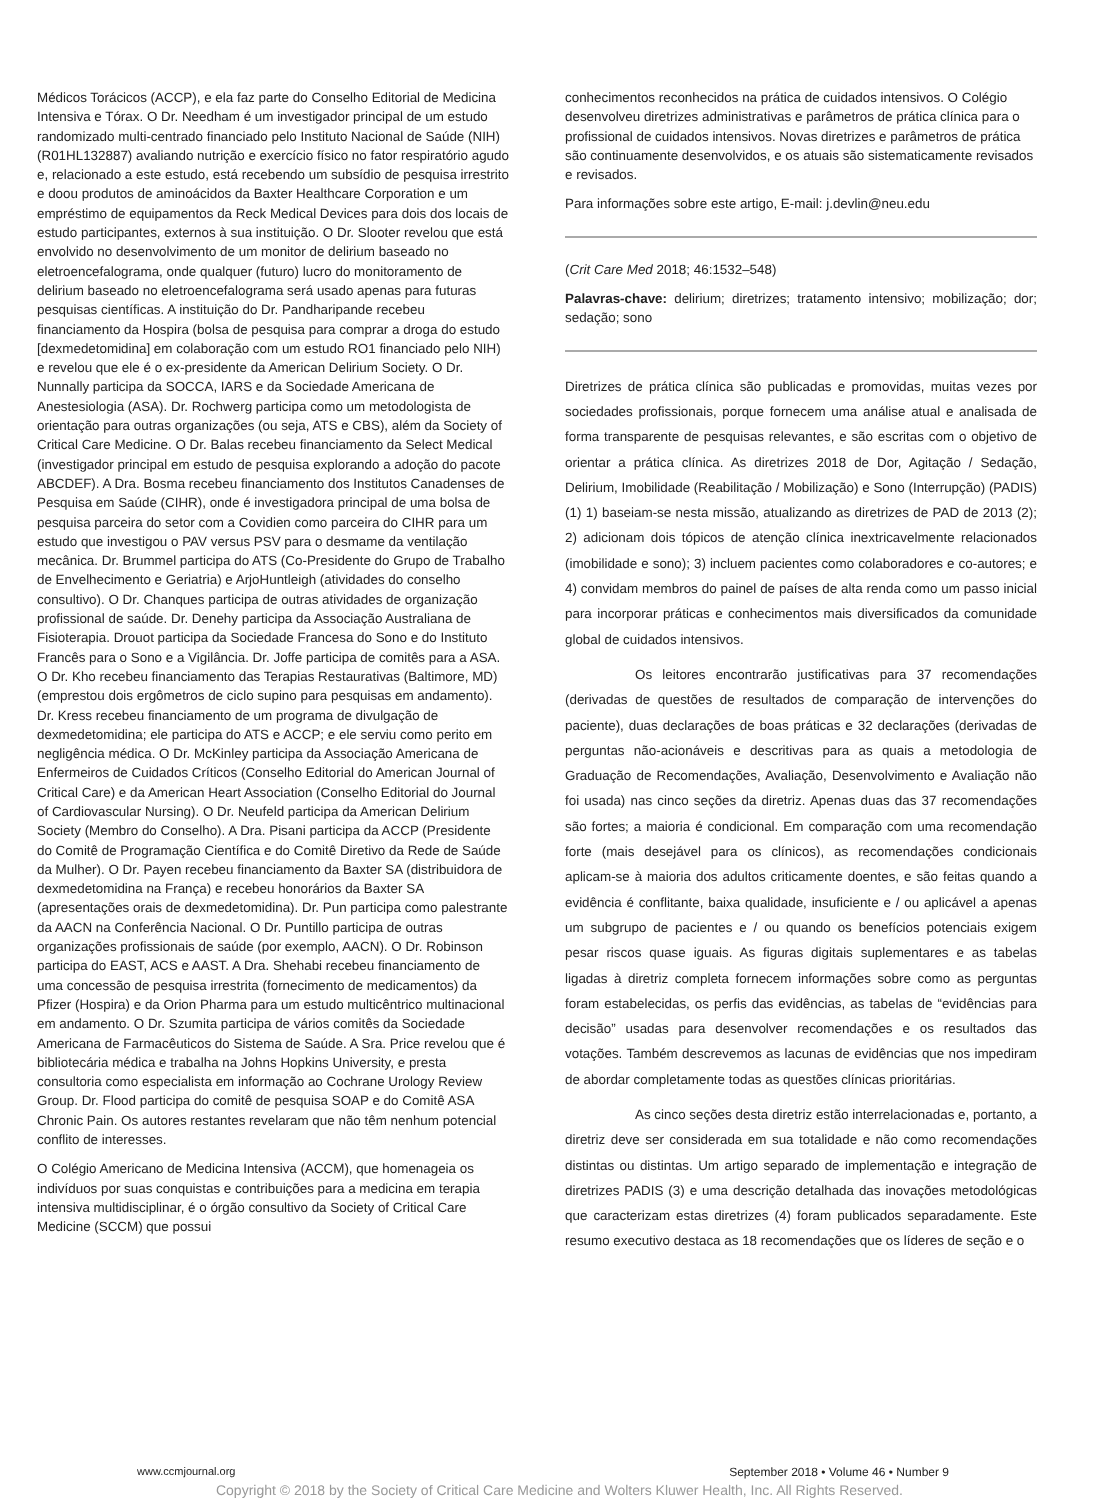Médicos Torácicos (ACCP), e ela faz parte do Conselho Editorial de Medicina Intensiva e Tórax. O Dr. Needham é um investigador principal de um estudo randomizado multi-centrado financiado pelo Instituto Nacional de Saúde (NIH) (R01HL132887) avaliando nutrição e exercício físico no fator respiratório agudo e, relacionado a este estudo, está recebendo um subsídio de pesquisa irrestrito e doou produtos de aminoácidos da Baxter Healthcare Corporation e um empréstimo de equipamentos da Reck Medical Devices para dois dos locais de estudo participantes, externos à sua instituição. O Dr. Slooter revelou que está envolvido no desenvolvimento de um monitor de delirium baseado no eletroencefalograma, onde qualquer (futuro) lucro do monitoramento de delirium baseado no eletroencefalograma será usado apenas para futuras pesquisas científicas. A instituição do Dr. Pandharipande recebeu financiamento da Hospira (bolsa de pesquisa para comprar a droga do estudo [dexmedetomidina] em colaboração com um estudo RO1 financiado pelo NIH) e revelou que ele é o ex-presidente da American Delirium Society. O Dr. Nunnally participa da SOCCA, IARS e da Sociedade Americana de Anestesiologia (ASA). Dr. Rochwerg participa como um metodologista de orientação para outras organizações (ou seja, ATS e CBS), além da Society of Critical Care Medicine. O Dr. Balas recebeu financiamento da Select Medical (investigador principal em estudo de pesquisa explorando a adoção do pacote ABCDEF). A Dra. Bosma recebeu financiamento dos Institutos Canadenses de Pesquisa em Saúde (CIHR), onde é investigadora principal de uma bolsa de pesquisa parceira do setor com a Covidien como parceira do CIHR para um estudo que investigou o PAV versus PSV para o desmame da ventilação mecânica. Dr. Brummel participa do ATS (Co-Presidente do Grupo de Trabalho de Envelhecimento e Geriatria) e ArjoHuntleigh (atividades do conselho consultivo). O Dr. Chanques participa de outras atividades de organização profissional de saúde. Dr. Denehy participa da Associação Australiana de Fisioterapia. Drouot participa da Sociedade Francesa do Sono e do Instituto Francês para o Sono e a Vigilância. Dr. Joffe participa de comitês para a ASA. O Dr. Kho recebeu financiamento das Terapias Restaurativas (Baltimore, MD) (emprestou dois ergômetros de ciclo supino para pesquisas em andamento). Dr. Kress recebeu financiamento de um programa de divulgação de dexmedetomidina; ele participa do ATS e ACCP; e ele serviu como perito em negligência médica. O Dr. McKinley participa da Associação Americana de Enfermeiros de Cuidados Críticos (Conselho Editorial do American Journal of Critical Care) e da American Heart Association (Conselho Editorial do Journal of Cardiovascular Nursing). O Dr. Neufeld participa da American Delirium Society (Membro do Conselho). A Dra. Pisani participa da ACCP (Presidente do Comitê de Programação Científica e do Comitê Diretivo da Rede de Saúde da Mulher). O Dr. Payen recebeu financiamento da Baxter SA (distribuidora de dexmedetomidina na França) e recebeu honorários da Baxter SA (apresentações orais de dexmedetomidina). Dr. Pun participa como palestrante da AACN na Conferência Nacional. O Dr. Puntillo participa de outras organizações profissionais de saúde (por exemplo, AACN). O Dr. Robinson participa do EAST, ACS e AAST. A Dra. Shehabi recebeu financiamento de uma concessão de pesquisa irrestrita (fornecimento de medicamentos) da Pfizer (Hospira) e da Orion Pharma para um estudo multicêntrico multinacional em andamento. O Dr. Szumita participa de vários comitês da Sociedade Americana de Farmacêuticos do Sistema de Saúde. A Sra. Price revelou que é bibliotecária médica e trabalha na Johns Hopkins University, e presta consultoria como especialista em informação ao Cochrane Urology Review Group. Dr. Flood participa do comitê de pesquisa SOAP e do Comitê ASA Chronic Pain. Os autores restantes revelaram que não têm nenhum potencial conflito de interesses.
O Colégio Americano de Medicina Intensiva (ACCM), que homenageia os indivíduos por suas conquistas e contribuições para a medicina em terapia intensiva multidisciplinar, é o órgão consultivo da Society of Critical Care Medicine (SCCM) que possui
conhecimentos reconhecidos na prática de cuidados intensivos. O Colégio desenvolveu diretrizes administrativas e parâmetros de prática clínica para o profissional de cuidados intensivos. Novas diretrizes e parâmetros de prática são continuamente desenvolvidos, e os atuais são sistematicamente revisados e revisados.
Para informações sobre este artigo, E-mail: j.devlin@neu.edu
(Crit Care Med 2018; 46:1532–548)
Palavras-chave: delirium; diretrizes; tratamento intensivo; mobilização; dor; sedação; sono
Diretrizes de prática clínica são publicadas e promovidas, muitas vezes por sociedades profissionais, porque fornecem uma análise atual e analisada de forma transparente de pesquisas relevantes, e são escritas com o objetivo de orientar a prática clínica. As diretrizes 2018 de Dor, Agitação / Sedação, Delirium, Imobilidade (Reabilitação / Mobilização) e Sono (Interrupção) (PADIS) (1) 1) baseiam-se nesta missão, atualizando as diretrizes de PAD de 2013 (2); 2) adicionam dois tópicos de atenção clínica inextricavelmente relacionados (imobilidade e sono); 3) incluem pacientes como colaboradores e co-autores; e 4) convidam membros do painel de países de alta renda como um passo inicial para incorporar práticas e conhecimentos mais diversificados da comunidade global de cuidados intensivos.
Os leitores encontrarão justificativas para 37 recomendações (derivadas de questões de resultados de comparação de intervenções do paciente), duas declarações de boas práticas e 32 declarações (derivadas de perguntas não-acionáveis e descritivas para as quais a metodologia de Graduação de Recomendações, Avaliação, Desenvolvimento e Avaliação não foi usada) nas cinco seções da diretriz. Apenas duas das 37 recomendações são fortes; a maioria é condicional. Em comparação com uma recomendação forte (mais desejável para os clínicos), as recomendações condicionais aplicam-se à maioria dos adultos criticamente doentes, e são feitas quando a evidência é conflitante, baixa qualidade, insuficiente e / ou aplicável a apenas um subgrupo de pacientes e / ou quando os benefícios potenciais exigem pesar riscos quase iguais. As figuras digitais suplementares e as tabelas ligadas à diretriz completa fornecem informações sobre como as perguntas foram estabelecidas, os perfis das evidências, as tabelas de “evidências para decisão” usadas para desenvolver recomendações e os resultados das votações. Também descrevemos as lacunas de evidências que nos impediram de abordar completamente todas as questões clínicas prioritárias.
As cinco seções desta diretriz estão interrelacionadas e, portanto, a diretriz deve ser considerada em sua totalidade e não como recomendações distintas ou distintas. Um artigo separado de implementação e integração de diretrizes PADIS (3) e uma descrição detalhada das inovações metodológicas que caracterizam estas diretrizes (4) foram publicados separadamente. Este resumo executivo destaca as 18 recomendações que os líderes de seção e o
www.ccmjournal.org September 2018 • Volume 46 • Number 9
Copyright © 2018 by the Society of Critical Care Medicine and Wolters Kluwer Health, Inc. All Rights Reserved.